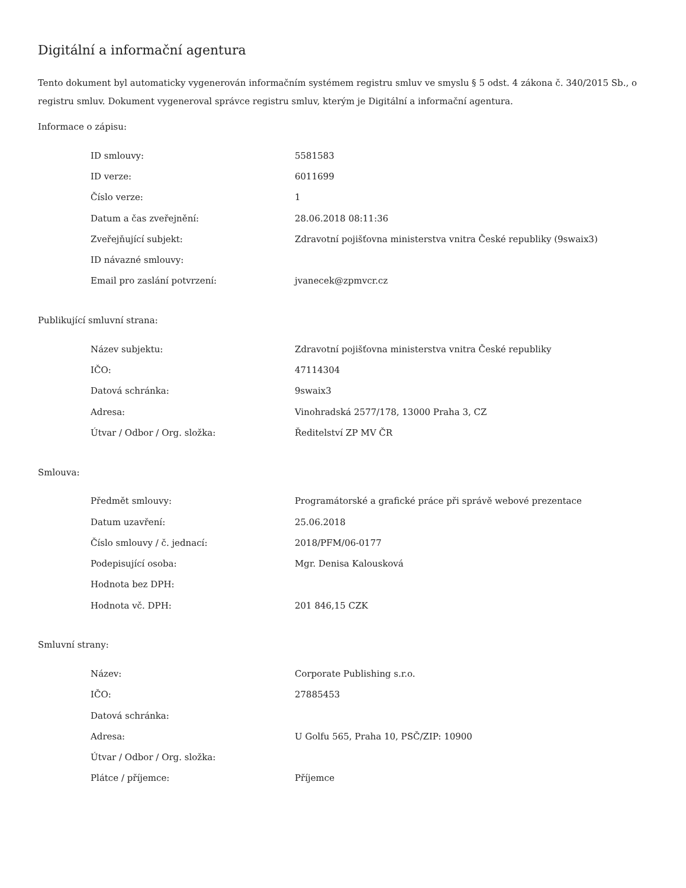Digitální a informační agentura
Tento dokument byl automaticky vygenerován informačním systémem registru smluv ve smyslu § 5 odst. 4 zákona č. 340/2015 Sb., o registru smluv. Dokument vygeneroval správce registru smluv, kterým je Digitální a informační agentura.
Informace o zápisu:
| ID smlouvy: | 5581583 |
| ID verze: | 6011699 |
| Číslo verze: | 1 |
| Datum a čas zveřejnění: | 28.06.2018 08:11:36 |
| Zveřejňující subjekt: | Zdravotní pojišťovna ministerstva vnitra České republiky (9swaix3) |
| ID návazné smlouvy: | |
| Email pro zaslání potvrzení: | jvanecek@zpmvcr.cz |
Publikující smluvní strana:
| Název subjektu: | Zdravotní pojišťovna ministerstva vnitra České republiky |
| IČO: | 47114304 |
| Datová schránka: | 9swaix3 |
| Adresa: | Vinohradská 2577/178, 13000 Praha 3, CZ |
| Útvar / Odbor / Org. složka: | Ředitelství ZP MV ČR |
Smlouva:
| Předmět smlouvy: | Programátorské a grafické práce při správě webové prezentace |
| Datum uzavření: | 25.06.2018 |
| Číslo smlouvy / č. jednací: | 2018/PFM/06-0177 |
| Podepisující osoba: | Mgr. Denisa Kalousková |
| Hodnota bez DPH: | |
| Hodnota vč. DPH: | 201 846,15 CZK |
Smluvní strany:
| Název: | Corporate Publishing s.r.o. |
| IČO: | 27885453 |
| Datová schránka: | |
| Adresa: | U Golfu 565, Praha 10, PSČ/ZIP: 10900 |
| Útvar / Odbor / Org. složka: | |
| Plátce / příjemce: | Příjemce |